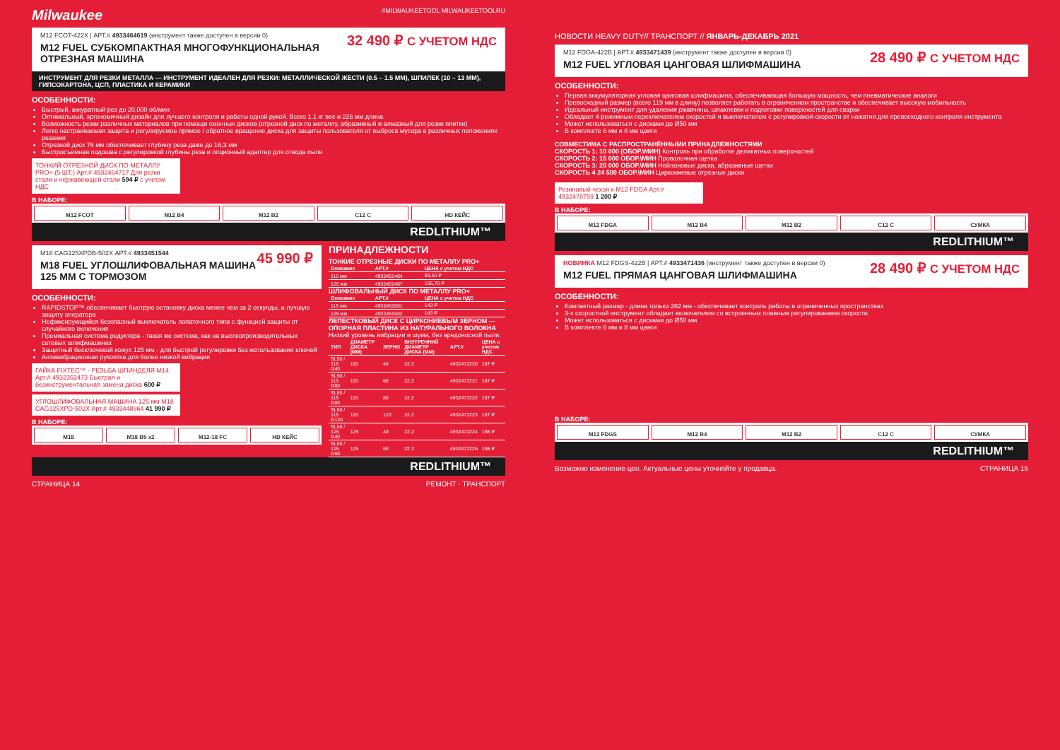Milwaukee #MILWAUKEETOOL MILWAUKEETOOLRU
M12 FCOT-422X | АРТ.# 4933464619 (инструмент также доступен в версии 0) 32 490 ₽ С УЧЕТОМ НДС
M12 FUEL СУБКОМПАКТНАЯ МНОГОФУНКЦИОНАЛЬНАЯ ОТРЕЗНАЯ МАШИНА
ИНСТРУМЕНТ ДЛЯ РЕЗКИ МЕТАЛЛА — ИНСТРУМЕНТ ИДЕАЛЕН ДЛЯ РЕЗКИ: МЕТАЛЛИЧЕСКОЙ ЖЕСТИ (0.5 – 1.5 ММ), ШПИЛЕК (10 – 13 ММ), ГИПСОКАРТОНА, ЦСП, ПЛАСТИКА И КЕРАМИКИ
ОСОБЕННОСТИ:
Быстрый, аккуратный рез до 20,000 об/мин
Оптимальный, эргономичный дизайн для лучшего контроля и работы одной рукой. Всего 1.1 кг вес и 226 мм длина
Возможность резки различных материалов при помощи сменных дисков (отрезной диск по металлу, абразивный и алмазный для резки плитки)
Легко настраиваемая защита и регулируемое прямое / обратное вращение диска для защиты пользователя от выброса мусора в различных положениях резания
Отрезной диск 76 мм обеспечивает глубину реза даже до 16,3 мм
Быстросъемная подошва с регулировкой глубины реза и опционный адаптер для отвода пыли
ТОНКИЙ ОТРЕЗНОЙ ДИСК ПО МЕТАЛЛУ PRO+ (5 ШТ.) Арт.# 4932464717 Для резки стали и нержавеющей стали 594 ₽ с учетом НДС
В НАБОРЕ:
M12 FCOT M12 B4 M12 B2 C12 C HD КЕЙС
REDLITHIUM™
M18 CAG125XPDB-502X АРТ.# 4933451544 45 990 ₽
M18 FUEL УГЛОШЛИФОВАЛЬНАЯ МАШИНА 125 ММ С ТОРМОЗОМ
ОСОБЕННОСТИ:
RAPIDSTOP™ обеспечивает быструю остановку диска менее чем за 2 секунды, и лучшую защиту оператора
Нефиксирующийся безопасный выключатель лопаточного типа с функцией защиты от случайного включения
Премиальная система редуктора - такая же система, как на высокопроизводительных сетевых шлифмашинах
Защитный бесключевой кожух 125 мм - для быстрой регулировки без использования ключей
Антивибрационная рукоятка для более низкой вибрации
ГАЙКА FIXTEC™ - РЕЗЬБА ШПИНДЕЛЯ M14 Арт.# 4932352473 Быстрая и безинструментальная замена диска 600 ₽
УГЛОШЛИФОВАЛЬНАЯ МАШИНА 125 мм M18 CAG125XPD-502X Арт.# 4933448864 41 990 ₽
В НАБОРЕ:
M18 M18 B5 x2 M12-18 FC HD КЕЙС
ПРИНАДЛЕЖНОСТИ
ТОНКИЕ ОТРЕЗНЫЕ ДИСКИ ПО МЕТАЛЛУ PRO+
| Описание | АРТ.# | ЦЕНА с учетом НДС |
| --- | --- | --- |
| 115 мм | 4932451484 | 93,50 ₽ |
| 125 мм | 4932451487 | 106,70 ₽ |
ШЛИФОВАЛЬНЫЙ ДИСК ПО МЕТАЛЛУ PRO+
| Описание | АРТ.# | ЦЕНА с учетом НДС |
| --- | --- | --- |
| 115 мм | 4932451501 | 143 ₽ |
| 125 мм | 4932451502 | 143 ₽ |
ЛЕПЕСТКОВЫЙ ДИСК С ЦИРКОНИЕВЫМ ЗЕРНОМ — ОПОРНАЯ ПЛАСТИНА ИЗ НАТУРАЛЬНОГО ВОЛОКНА Низкий уровень вибрации и шума, без вредоносной пыли.
| ТИП | ДИАМЕТР ДИСКА (ММ) | ЗЕРНО | ВНУТРЕННИЙ ДИАМЕТР ДИСКА (ММ) | АРТ.# | ЦЕНА с учетом НДС |
| --- | --- | --- | --- | --- | --- |
| SL50 / 115 G40 | 115 | 40 | 22.2 | 4932472220 | 187 ₽ |
| SL50 / 115 G60 | 115 | 60 | 22.2 | 4932472221 | 187 ₽ |
| SL50 / 115 G80 | 115 | 80 | 22.2 | 4932472222 | 187 ₽ |
| SL50 / 115 G120 | 115 | 120 | 22.2 | 4932472223 | 187 ₽ |
| SL50 / 125 G40 | 125 | 40 | 22.2 | 4932472224 | 198 ₽ |
| SL50 / 125 G60 | 125 | 60 | 22.2 | 4932472225 | 198 ₽ |
REDLITHIUM™
СТРАНИЦА 14 РЕМОНТ · ТРАНСПОРТ
НОВОСТИ HEAVY DUTY// ТРАНСПОРТ // ЯНВАРЬ-ДЕКАБРЬ 2021
M12 FDGA-422B | АРТ.# 4933471439 (инструмент также доступен в версии 0) 28 490 ₽ С УЧЕТОМ НДС
M12 FUEL УГЛОВАЯ ЦАНГОВАЯ ШЛИФМАШИНА
ОСОБЕННОСТИ:
Первая аккумуляторная угловая цанговая шлифмашина, обеспечивающая большую мощность, чем пневматические аналоги
Превосходный размер (всего 119 мм в длину) позволяет работать в ограниченном пространстве и обеспечивает высокую мобильность
Идеальный инструмент для удаления ржавчины, шпаклевки и подготовки поверхностей для сварки
Обладает 4-режимным переключателем скоростей и выключателем с регулировкой скорости от нажатия для превосходного контроля инструмента
Может использоваться с дисками до Ø50 мм
В комплекте 6 мм и 8 мм цанги
СОВМЕСТИМА С РАСПРОСТРАНЁННЫМИ ПРИНАДЛЕЖНОСТЯМИ
СКОРОСТЬ 1: 10 000 (ОБОР.\МИН) Контроль при обработке деликатных поверхностей
СКОРОСТЬ 2: 15 000 ОБОР.\МИН Проволочная щетка
СКОРОСТЬ 3: 20 000 ОБОР.\МИН Нейлоновые диски, абразивные щетки
СКОРОСТЬ 4 24 500 ОБОР.\МИН Циркониевые отрезные диски
Резиновый чехол к M12 FDGA Арт.# 4932478759 1 200 ₽
В НАБОРЕ:
M12 FDGA M12 B4 M12 B2 C12 C СУМКА
REDLITHIUM™
НОВИНКА M12 FDGS-422B | АРТ.# 4933471436 (инструмент также доступен в версии 0) 28 490 ₽ С УЧЕТОМ НДС
M12 FUEL ПРЯМАЯ ЦАНГОВАЯ ШЛИФМАШИНА
ОСОБЕННОСТИ:
Компактный размер - длина только 262 мм - обеспечивает контроль работы в ограниченных пространствах
3-х скоростной инструмент обладает включателем со встроенным плавным регулированием скорости.
Может использоваться с дисками до Ø50 мм
В комплекте 6 мм и 8 мм цанги
В НАБОРЕ:
M12 FDGS M12 B4 M12 B2 C12 C СУМКА
REDLITHIUM™
Возможно изменение цен. Актуальные цены уточняйте у продавца. СТРАНИЦА 15